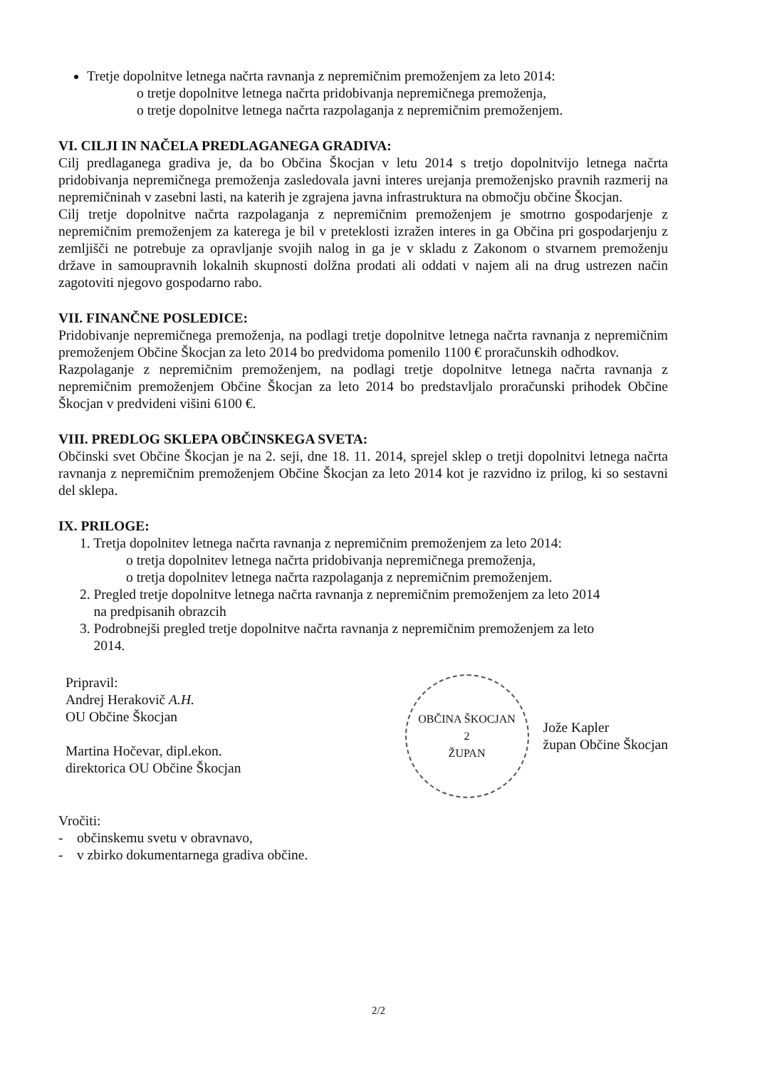Tretje dopolnitve letnega načrta ravnanja z nepremičnim premoženjem za leto 2014:
o tretje dopolnitve letnega načrta pridobivanja nepremičnega premoženja,
o tretje dopolnitve letnega načrta razpolaganja z nepremičnim premoženjem.
VI. CILJI IN NAČELA PREDLAGANEGA GRADIVA:
Cilj predlaganega gradiva je, da bo Občina Škocjan v letu 2014 s tretjo dopolnitvijo letnega načrta pridobivanja nepremičnega premoženja zasledovala javni interes urejanja premoženjsko pravnih razmerij na nepremičninah v zasebni lasti, na katerih je zgrajena javna infrastruktura na območju občine Škocjan.
Cilj tretje dopolnitve načrta razpolaganja z nepremičnim premoženjem je smotrno gospodarjenje z nepremičnim premoženjem za katerega je bil v preteklosti izražen interes in ga Občina pri gospodarjenju z zemljišči ne potrebuje za opravljanje svojih nalog in ga je v skladu z Zakonom o stvarnem premoženju države in samoupravnih lokalnih skupnosti dolžna prodati ali oddati v najem ali na drug ustrezen način zagotoviti njegovo gospodarno rabo.
VII. FINANČNE POSLEDICE:
Pridobivanje nepremičnega premoženja, na podlagi tretje dopolnitve letnega načrta ravnanja z nepremičnim premoženjem Občine Škocjan za leto 2014 bo predvidoma pomenilo 1100 € proračunskih odhodkov.
Razpolaganje z nepremičnim premoženjem, na podlagi tretje dopolnitve letnega načrta ravnanja z nepremičnim premoženjem Občine Škocjan za leto 2014 bo predstavljalo proračunski prihodek Občine Škocjan v predvideni višini 6100 €.
VIII. PREDLOG SKLEPA OBČINSKEGA SVETA:
Občinski svet Občine Škocjan je na 2. seji, dne 18. 11. 2014, sprejel sklep o tretji dopolnitvi letnega načrta ravnanja z nepremičnim premoženjem Občine Škocjan za leto 2014 kot je razvidno iz prilog, ki so sestavni del sklepa.
IX. PRILOGE:
1. Tretja dopolnitev letnega načrta ravnanja z nepremičnim premoženjem za leto 2014:
o tretja dopolnitev letnega načrta pridobivanja nepremičnega premoženja,
o tretja dopolnitev letnega načrta razpolaganja z nepremičnim premoženjem.
2. Pregled tretje dopolnitve letnega načrta ravnanja z nepremičnim premoženjem za leto 2014
na predpisanih obrazcih
3. Podrobnejši pregled tretje dopolnitve načrta ravnanja z nepremičnim premoženjem za leto
2014.
Pripravil:
Andrej Herakovič A.H.
OU Občine Škocjan
Martina Hočevar, dipl.ekon.
direktorica OU Občine Škocjan
OBČINA ŠKOCJAN
2
ŽUPAN
Jože Kapler
župan Občine Škocjan
Vročiti:
- občinskemu svetu v obravnavo,
- v zbirko dokumentarnega gradiva občine.
2/2